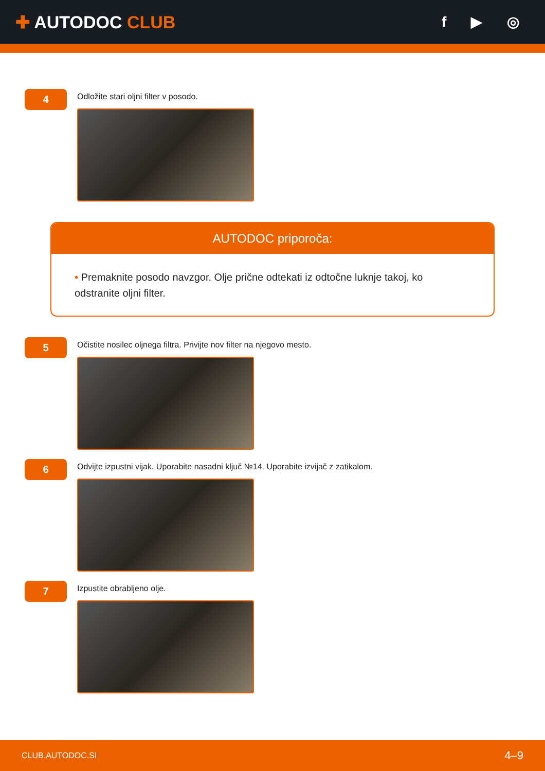✚ AUTODOC CLUB
f ▶ ◎
4
Odložite stari oljni filter v posodo.
AUTODOC priporoča:
• Premaknite posodo navzgor. Olje prične odtekati iz odtočne luknje takoj, ko odstranite oljni filter.
5
Očistite nosilec oljnega filtra. Privijte nov filter na njegovo mesto.
6
Odvijte izpustni vijak. Uporabite nasadni ključ №14. Uporabite izvijač z zatikalom.
7
Izpustite obrabljeno olje.
CLUB.AUTODOC.SI 4–9